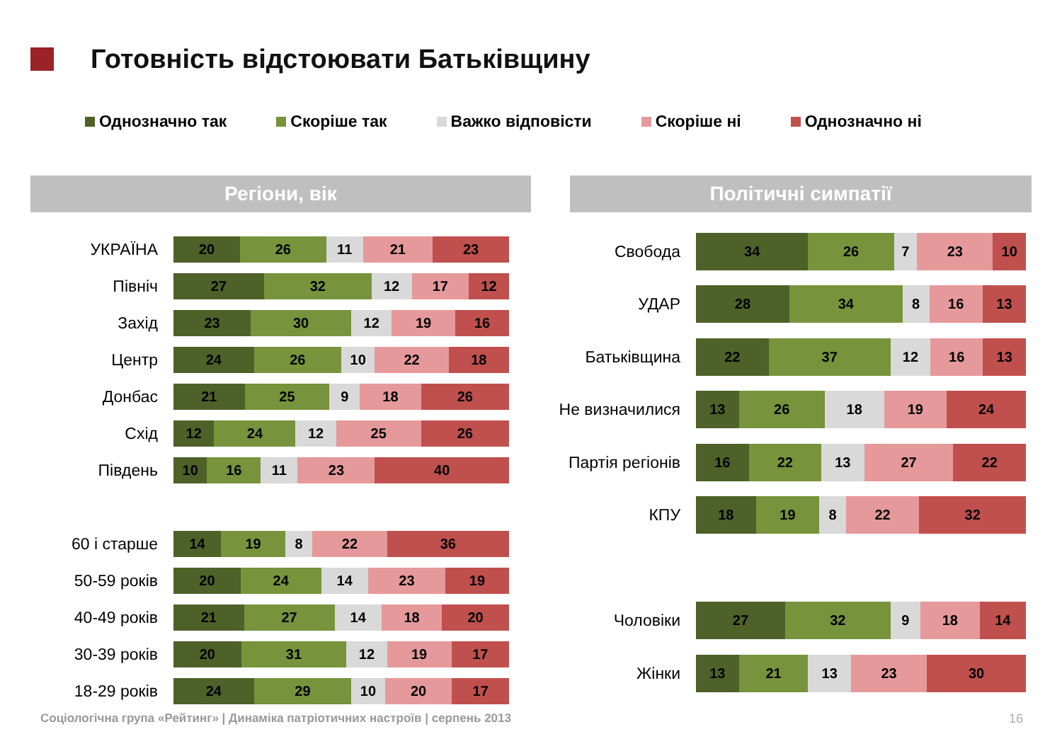Готовність відстоювати Батьківщину
Однозначно так Скоріше так Важко відповісти Скоріше ні Однозначно ні
Регіони, вік Політичні симпатії
УКРАЇНА
20 26 11 21 23
Північ
27 32 12 17 12
Захід
23 30 12 19 16
Центр
24 26 10 22 18
Донбас
21 25 9 18 26
Схід
12 24 12 25 26
Південь
10 16 11 23 40
60 і старше
14 19 8 22 36
50-59 років
20 24 14 23 19
40-49 років
21 27 14 18 20
30-39 років
20 31 12 19 17
18-29 років
24 29 10 20 17
Свобода
34 26 7 23 10
УДАР
28 34 8 16 13
Батьківщина
22 37 12 16 13
Не визначилися
13 26 18 19 24
Партія регіонів
16 22 13 27 22
КПУ
18 19 8 22 32
Чоловіки
27 32 9 18 14
Жінки
13 21 13 23 30
Соціологічна група «Рейтинг» | Динаміка патріотичних настроїв | серпень 2013
16